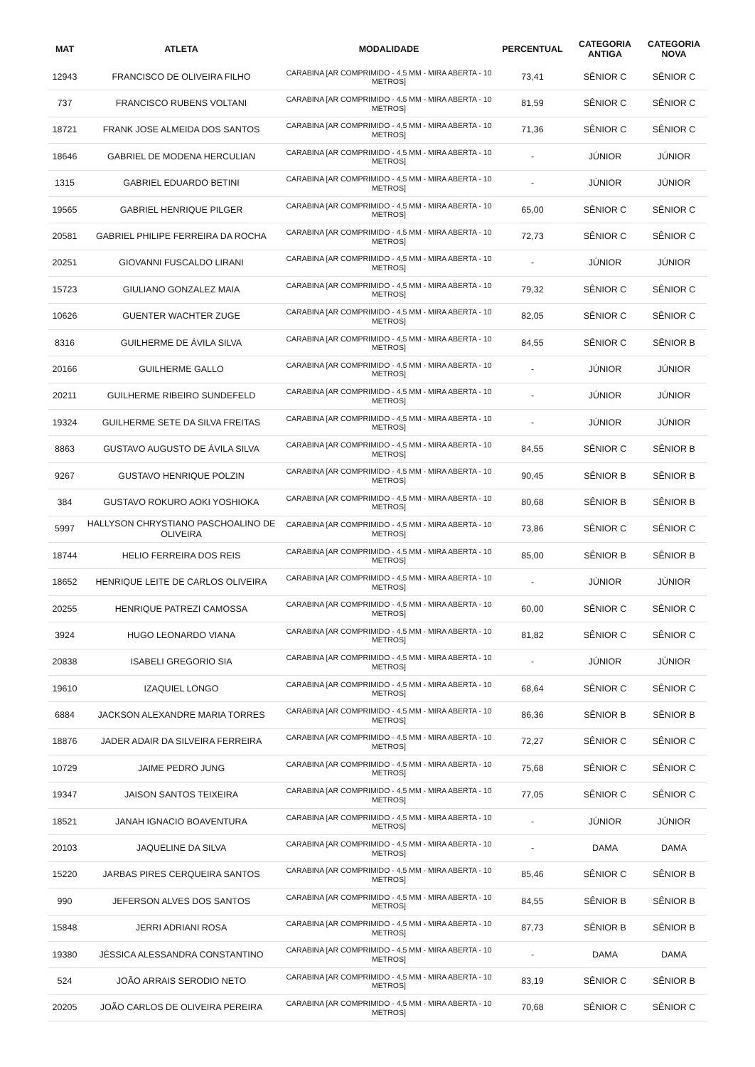| MAT | ATLETA | MODALIDADE | PERCENTUAL | CATEGORIA ANTIGA | CATEGORIA NOVA |
| --- | --- | --- | --- | --- | --- |
| 12943 | FRANCISCO DE OLIVEIRA FILHO | CARABINA [AR COMPRIMIDO - 4,5 MM - MIRA ABERTA - 10 METROS] | 73,41 | SÊNIOR C | SÊNIOR C |
| 737 | FRANCISCO RUBENS VOLTANI | CARABINA [AR COMPRIMIDO - 4,5 MM - MIRA ABERTA - 10 METROS] | 81,59 | SÊNIOR C | SÊNIOR C |
| 18721 | FRANK JOSE ALMEIDA DOS SANTOS | CARABINA [AR COMPRIMIDO - 4,5 MM - MIRA ABERTA - 10 METROS] | 71,36 | SÊNIOR C | SÊNIOR C |
| 18646 | GABRIEL DE MODENA HERCULIAN | CARABINA [AR COMPRIMIDO - 4,5 MM - MIRA ABERTA - 10 METROS] | - | JÚNIOR | JÚNIOR |
| 1315 | GABRIEL EDUARDO BETINI | CARABINA [AR COMPRIMIDO - 4,5 MM - MIRA ABERTA - 10 METROS] | - | JÚNIOR | JÚNIOR |
| 19565 | GABRIEL HENRIQUE PILGER | CARABINA [AR COMPRIMIDO - 4,5 MM - MIRA ABERTA - 10 METROS] | 65,00 | SÊNIOR C | SÊNIOR C |
| 20581 | GABRIEL PHILIPE FERREIRA DA ROCHA | CARABINA [AR COMPRIMIDO - 4,5 MM - MIRA ABERTA - 10 METROS] | 72,73 | SÊNIOR C | SÊNIOR C |
| 20251 | GIOVANNI FUSCALDO LIRANI | CARABINA [AR COMPRIMIDO - 4,5 MM - MIRA ABERTA - 10 METROS] | - | JÚNIOR | JÚNIOR |
| 15723 | GIULIANO GONZALEZ MAIA | CARABINA [AR COMPRIMIDO - 4,5 MM - MIRA ABERTA - 10 METROS] | 79,32 | SÊNIOR C | SÊNIOR C |
| 10626 | GUENTER WACHTER ZUGE | CARABINA [AR COMPRIMIDO - 4,5 MM - MIRA ABERTA - 10 METROS] | 82,05 | SÊNIOR C | SÊNIOR C |
| 8316 | GUILHERME DE ÁVILA SILVA | CARABINA [AR COMPRIMIDO - 4,5 MM - MIRA ABERTA - 10 METROS] | 84,55 | SÊNIOR C | SÊNIOR B |
| 20166 | GUILHERME GALLO | CARABINA [AR COMPRIMIDO - 4,5 MM - MIRA ABERTA - 10 METROS] | - | JÚNIOR | JÚNIOR |
| 20211 | GUILHERME RIBEIRO SUNDEFELD | CARABINA [AR COMPRIMIDO - 4,5 MM - MIRA ABERTA - 10 METROS] | - | JÚNIOR | JÚNIOR |
| 19324 | GUILHERME SETE DA SILVA FREITAS | CARABINA [AR COMPRIMIDO - 4,5 MM - MIRA ABERTA - 10 METROS] | - | JÚNIOR | JÚNIOR |
| 8863 | GUSTAVO AUGUSTO DE ÁVILA SILVA | CARABINA [AR COMPRIMIDO - 4,5 MM - MIRA ABERTA - 10 METROS] | 84,55 | SÊNIOR C | SÊNIOR B |
| 9267 | GUSTAVO HENRIQUE POLZIN | CARABINA [AR COMPRIMIDO - 4,5 MM - MIRA ABERTA - 10 METROS] | 90,45 | SÊNIOR B | SÊNIOR B |
| 384 | GUSTAVO ROKURO AOKI YOSHIOKA | CARABINA [AR COMPRIMIDO - 4,5 MM - MIRA ABERTA - 10 METROS] | 80,68 | SÊNIOR B | SÊNIOR B |
| 5997 | HALLYSON CHRYSTIANO PASCHOALINO DE OLIVEIRA | CARABINA [AR COMPRIMIDO - 4,5 MM - MIRA ABERTA - 10 METROS] | 73,86 | SÊNIOR C | SÊNIOR C |
| 18744 | HELIO FERREIRA DOS REIS | CARABINA [AR COMPRIMIDO - 4,5 MM - MIRA ABERTA - 10 METROS] | 85,00 | SÊNIOR B | SÊNIOR B |
| 18652 | HENRIQUE LEITE DE CARLOS OLIVEIRA | CARABINA [AR COMPRIMIDO - 4,5 MM - MIRA ABERTA - 10 METROS] | - | JÚNIOR | JÚNIOR |
| 20255 | HENRIQUE PATREZI CAMOSSA | CARABINA [AR COMPRIMIDO - 4,5 MM - MIRA ABERTA - 10 METROS] | 60,00 | SÊNIOR C | SÊNIOR C |
| 3924 | HUGO LEONARDO VIANA | CARABINA [AR COMPRIMIDO - 4,5 MM - MIRA ABERTA - 10 METROS] | 81,82 | SÊNIOR C | SÊNIOR C |
| 20838 | ISABELI GREGORIO SIA | CARABINA [AR COMPRIMIDO - 4,5 MM - MIRA ABERTA - 10 METROS] | - | JÚNIOR | JÚNIOR |
| 19610 | IZAQUIEL LONGO | CARABINA [AR COMPRIMIDO - 4,5 MM - MIRA ABERTA - 10 METROS] | 68,64 | SÊNIOR C | SÊNIOR C |
| 6884 | JACKSON ALEXANDRE MARIA TORRES | CARABINA [AR COMPRIMIDO - 4,5 MM - MIRA ABERTA - 10 METROS] | 86,36 | SÊNIOR B | SÊNIOR B |
| 18876 | JADER ADAIR DA SILVEIRA FERREIRA | CARABINA [AR COMPRIMIDO - 4,5 MM - MIRA ABERTA - 10 METROS] | 72,27 | SÊNIOR C | SÊNIOR C |
| 10729 | JAIME PEDRO JUNG | CARABINA [AR COMPRIMIDO - 4,5 MM - MIRA ABERTA - 10 METROS] | 75,68 | SÊNIOR C | SÊNIOR C |
| 19347 | JAISON SANTOS TEIXEIRA | CARABINA [AR COMPRIMIDO - 4,5 MM - MIRA ABERTA - 10 METROS] | 77,05 | SÊNIOR C | SÊNIOR C |
| 18521 | JANAH IGNACIO BOAVENTURA | CARABINA [AR COMPRIMIDO - 4,5 MM - MIRA ABERTA - 10 METROS] | - | JÚNIOR | JÚNIOR |
| 20103 | JAQUELINE DA SILVA | CARABINA [AR COMPRIMIDO - 4,5 MM - MIRA ABERTA - 10 METROS] | - | DAMA | DAMA |
| 15220 | JARBAS PIRES CERQUEIRA SANTOS | CARABINA [AR COMPRIMIDO - 4,5 MM - MIRA ABERTA - 10 METROS] | 85,46 | SÊNIOR C | SÊNIOR B |
| 990 | JEFERSON ALVES DOS SANTOS | CARABINA [AR COMPRIMIDO - 4,5 MM - MIRA ABERTA - 10 METROS] | 84,55 | SÊNIOR B | SÊNIOR B |
| 15848 | JERRI ADRIANI ROSA | CARABINA [AR COMPRIMIDO - 4,5 MM - MIRA ABERTA - 10 METROS] | 87,73 | SÊNIOR B | SÊNIOR B |
| 19380 | JÉSSICA ALESSANDRA CONSTANTINO | CARABINA [AR COMPRIMIDO - 4,5 MM - MIRA ABERTA - 10 METROS] | - | DAMA | DAMA |
| 524 | JOÃO ARRAIS SERODIO NETO | CARABINA [AR COMPRIMIDO - 4,5 MM - MIRA ABERTA - 10 METROS] | 83,19 | SÊNIOR C | SÊNIOR B |
| 20205 | JOÃO CARLOS DE OLIVEIRA PEREIRA | CARABINA [AR COMPRIMIDO - 4,5 MM - MIRA ABERTA - 10 METROS] | 70,68 | SÊNIOR C | SÊNIOR C |